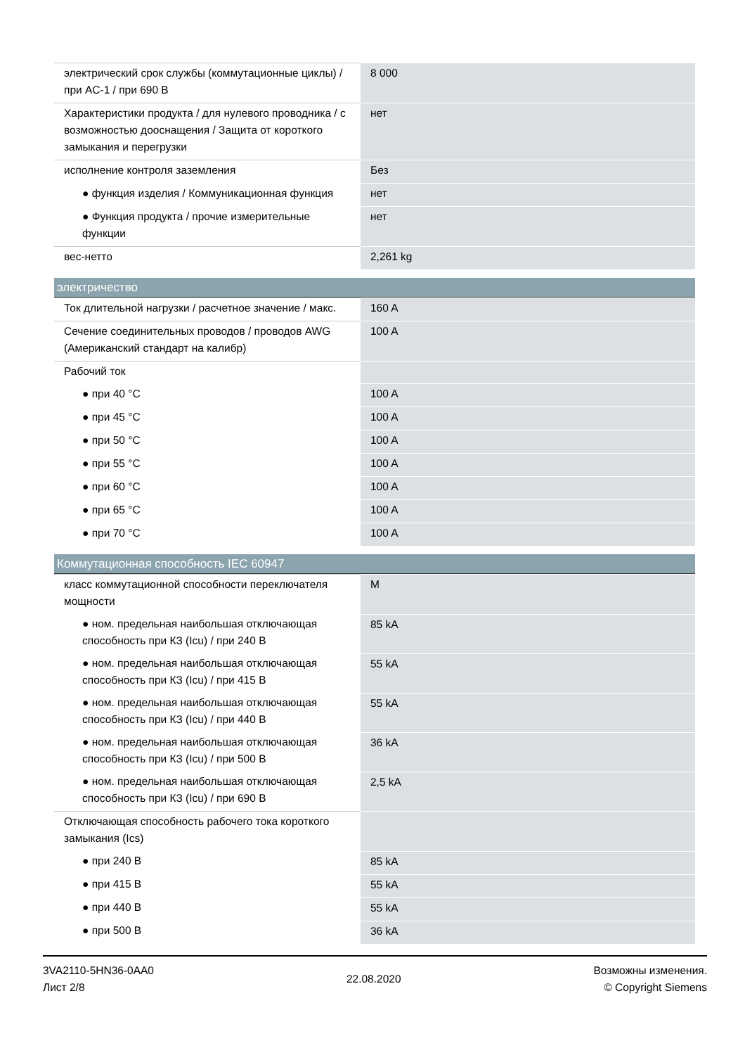| электрический срок службы (коммутационные циклы) / при AC-1 / при 690 В | 8 000 |
| Характеристики продукта / для нулевого проводника / с возможностью дооснащения / Защита от короткого замыкания и перегрузки | нет |
| исполнение контроля заземления | Без |
| ● функция изделия / Коммуникационная функция | нет |
| ● Функция продукта / прочие измерительные функции | нет |
| вес-нетто | 2,261 kg |
электричество
| Ток длительной нагрузки / расчетное значение / макс. | 160 A |
| Сечение соединительных проводов / проводов AWG (Американский стандарт на калибр) | 100 A |
| Рабочий ток | |
| ● при 40 °C | 100 A |
| ● при 45 °C | 100 A |
| ● при 50 °C | 100 A |
| ● при 55 °C | 100 A |
| ● при 60 °C | 100 A |
| ● при 65 °C | 100 A |
| ● при 70 °C | 100 A |
Коммутационная способность IEC 60947
| класс коммутационной способности переключателя мощности | M |
| ● ном. предельная наибольшая отключающая способность при КЗ (Icu) / при 240 В | 85 kA |
| ● ном. предельная наибольшая отключающая способность при КЗ (Icu) / при 415 В | 55 kA |
| ● ном. предельная наибольшая отключающая способность при КЗ (Icu) / при 440 В | 55 kA |
| ● ном. предельная наибольшая отключающая способность при КЗ (Icu) / при 500 В | 36 kA |
| ● ном. предельная наибольшая отключающая способность при КЗ (Icu) / при 690 В | 2,5 kA |
| Отключающая способность рабочего тока короткого замыкания (Ics) | |
| ● при 240 В | 85 kA |
| ● при 415 В | 55 kA |
| ● при 440 В | 55 kA |
| ● при 500 В | 36 kA |
3VA2110-5HN36-0AA0
Лист 2/8
22.08.2020
Возможны изменения.
© Copyright Siemens